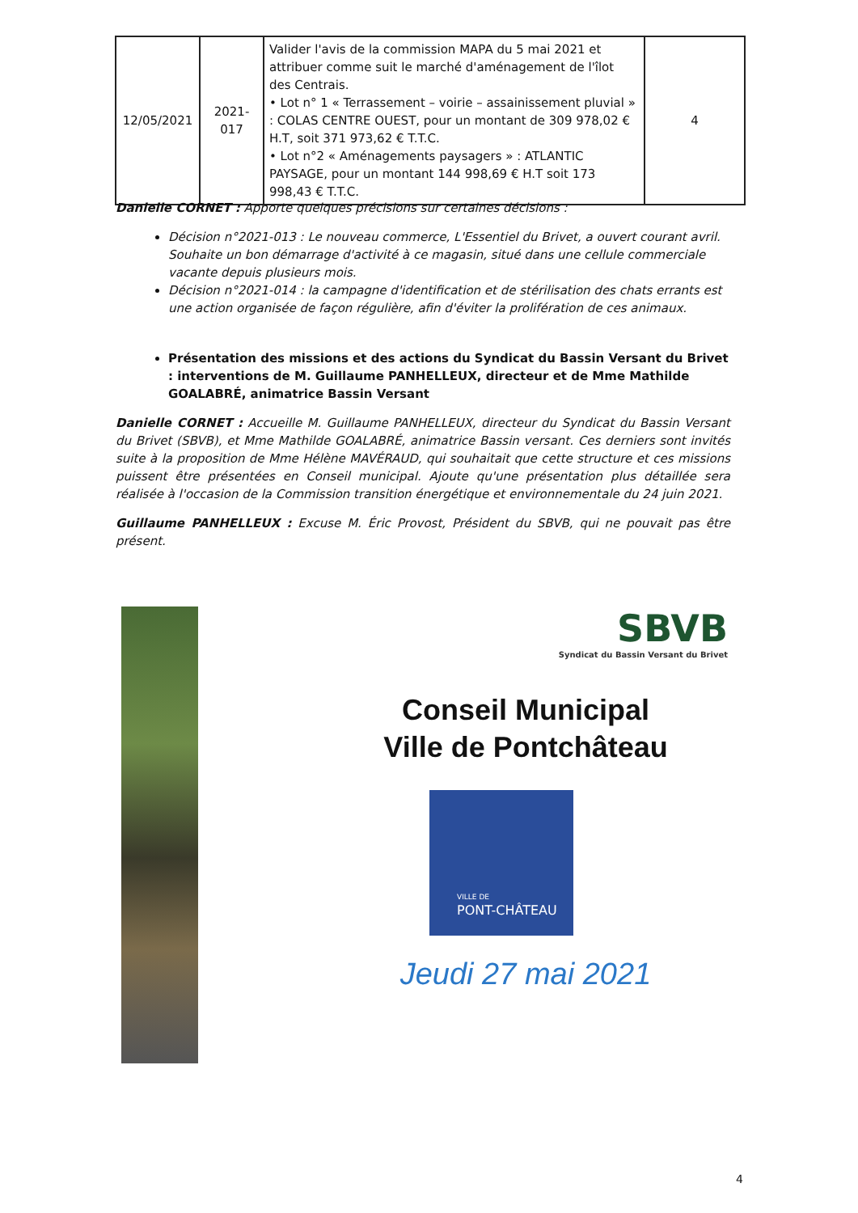| 12/05/2021 | 2021- 017 | Valider l'avis de la commission MAPA du 5 mai 2021 et attribuer comme suit le marché d'aménagement de l'îlot des Centrais. • Lot n° 1 « Terrassement – voirie – assainissement pluvial » : COLAS CENTRE OUEST, pour un montant de 309 978,02 € H.T, soit 371 973,62 € T.T.C. • Lot n°2 « Aménagements paysagers » : ATLANTIC PAYSAGE, pour un montant 144 998,69 € H.T soit 173 998,43 € T.T.C. | 4 |
Danielle CORNET : Apporte quelques précisions sur certaines décisions :
Décision n°2021-013 : Le nouveau commerce, L'Essentiel du Brivet, a ouvert courant avril. Souhaite un bon démarrage d'activité à ce magasin, situé dans une cellule commerciale vacante depuis plusieurs mois.
Décision n°2021-014 : la campagne d'identification et de stérilisation des chats errants est une action organisée de façon régulière, afin d'éviter la prolifération de ces animaux.
Présentation des missions et des actions du Syndicat du Bassin Versant du Brivet : interventions de M. Guillaume PANHELLEUX, directeur et de Mme Mathilde GOALABRÉ, animatrice Bassin Versant
Danielle CORNET : Accueille M. Guillaume PANHELLEUX, directeur du Syndicat du Bassin Versant du Brivet (SBVB), et Mme Mathilde GOALABRÉ, animatrice Bassin versant. Ces derniers sont invités suite à la proposition de Mme Hélène MAVÉRAUD, qui souhaitait que cette structure et ces missions puissent être présentées en Conseil municipal. Ajoute qu'une présentation plus détaillée sera réalisée à l'occasion de la Commission transition énergétique et environnementale du 24 juin 2021.
Guillaume PANHELLEUX : Excuse M. Éric Provost, Président du SBVB, qui ne pouvait pas être présent.
SBVB
Syndicat du Bassin Versant du Brivet
Conseil Municipal
Ville de Pontchâteau
VILLE DE
PONT-CHÂTEAU
Jeudi 27 mai 2021
4